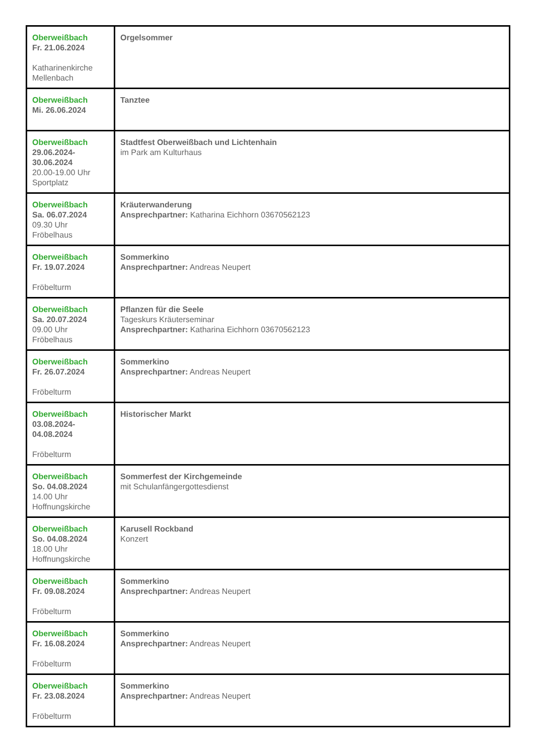| Oberweißbach Fr. 21.06.2024 Katharinenkirche Mellenbach | Orgelsommer |
| Oberweißbach Mi. 26.06.2024 | Tanztee |
| Oberweißbach 29.06.2024-30.06.2024 20.00-19.00 Uhr Sportplatz | Stadtfest Oberweißbach und Lichtenhain im Park am Kulturhaus |
| Oberweißbach Sa. 06.07.2024 09.30 Uhr Fröbelhaus | Kräuterwanderung Ansprechpartner: Katharina Eichhorn 03670562123 |
| Oberweißbach Fr. 19.07.2024 Fröbelturm | Sommerkino Ansprechpartner: Andreas Neupert |
| Oberweißbach Sa. 20.07.2024 09.00 Uhr Fröbelhaus | Pflanzen für die Seele Tageskurs Kräuterseminar Ansprechpartner: Katharina Eichhorn 03670562123 |
| Oberweißbach Fr. 26.07.2024 Fröbelturm | Sommerkino Ansprechpartner: Andreas Neupert |
| Oberweißbach 03.08.2024-04.08.2024 Fröbelturm | Historischer Markt |
| Oberweißbach So. 04.08.2024 14.00 Uhr Hoffnungskirche | Sommerfest der Kirchgemeinde mit Schulanfängergottesdienst |
| Oberweißbach So. 04.08.2024 18.00 Uhr Hoffnungskirche | Karusell Rockband Konzert |
| Oberweißbach Fr. 09.08.2024 Fröbelturm | Sommerkino Ansprechpartner: Andreas Neupert |
| Oberweißbach Fr. 16.08.2024 Fröbelturm | Sommerkino Ansprechpartner: Andreas Neupert |
| Oberweißbach Fr. 23.08.2024 Fröbelturm | Sommerkino Ansprechpartner: Andreas Neupert |